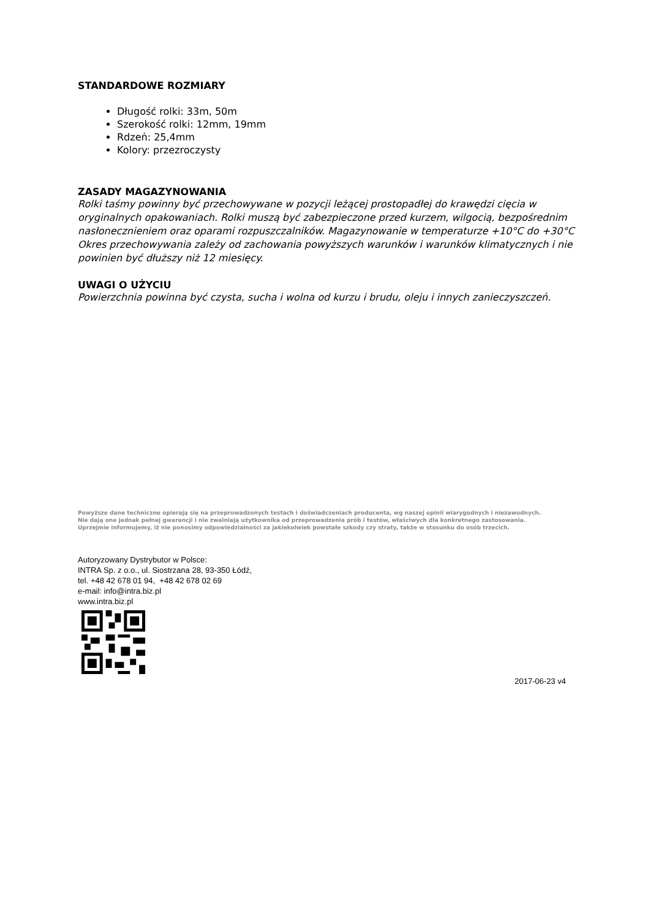STANDARDOWE ROZMIARY
Długość rolki: 33m, 50m
Szerokość rolki: 12mm, 19mm
Rdzeń: 25,4mm
Kolory: przezroczysty
ZASADY MAGAZYNOWANIA
Rolki taśmy powinny być przechowywane w pozycji leżącej prostopadłej do krawędzi cięcia w oryginalnych opakowaniach. Rolki muszą być zabezpieczone przed kurzem, wilgocią, bezpośrednim nasłonecznieniem oraz oparami rozpuszczalników. Magazynowanie w temperaturze +10°C do +30°C Okres przechowywania zależy od zachowania powyższych warunków i warunków klimatycznych i nie powinien być dłuższy niż 12 miesięcy.
UWAGI O UŻYCIU
Powierzchnia powinna być czysta, sucha i wolna od kurzu i brudu, oleju i innych zanieczyszczeń.
Powyższe dane techniczne opierają się na przeprowadzonych testach i doświadczeniach producenta, wg naszej opinii wiarygodnych i niezawodnych.
Nie dają one jednak pełnej gwarancji i nie zwalniają użytkownika od przeprowadzenia prób i testów, właściwych dla konkretnego zastosowania.
Uprzejmie informujemy, iż nie ponosimy odpowiedzialności za jakiekolwiek powstałe szkody czy straty, także w stosunku do osób trzecich.
Autoryzowany Dystrybutor w Polsce:
INTRA Sp. z o.o., ul. Siostrzana 28, 93-350 Łódź,
tel. +48 42 678 01 94, +48 42 678 02 69
e-mail: info@intra.biz.pl
www.intra.biz.pl
2017-06-23 v4